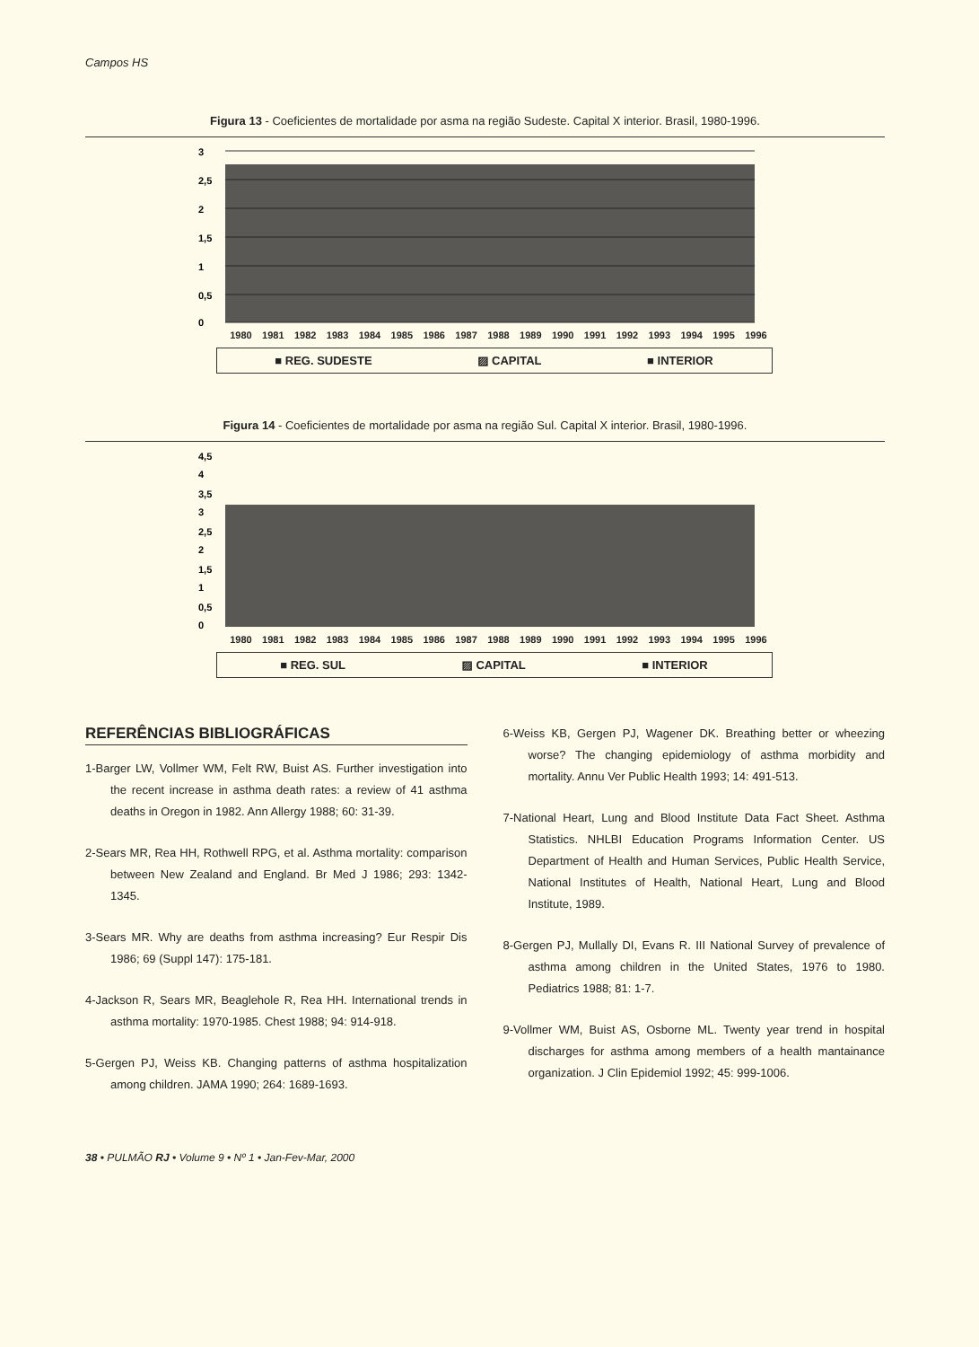Campos HS
Figura 13 - Coeficientes de mortalidade por asma na região Sudeste. Capital X interior. Brasil, 1980-1996.
3
2,5
2
1,5
1
0,5
0
1980 1981 1982 1983 1984 1985 1986 1987 1988 1989 1990 1991 1992 1993 1994 1995 1996
■ REG. SUDESTE ▨ CAPITAL ■ INTERIOR
Figura 14 - Coeficientes de mortalidade por asma na região Sul. Capital X interior. Brasil, 1980-1996.
4,5
4
3,5
3
2,5
2
1,5
1
0,5
0
1980 1981 1982 1983 1984 1985 1986 1987 1988 1989 1990 1991 1992 1993 1994 1995 1996
■ REG. SUL ▨ CAPITAL ■ INTERIOR
REFERÊNCIAS BIBLIOGRÁFICAS
1-Barger LW, Vollmer WM, Felt RW, Buist AS. Further investigation into the recent increase in asthma death rates: a review of 41 asthma deaths in Oregon in 1982. Ann Allergy 1988; 60: 31-39.
2-Sears MR, Rea HH, Rothwell RPG, et al. Asthma mortality: comparison between New Zealand and England. Br Med J 1986; 293: 1342-1345.
3-Sears MR. Why are deaths from asthma increasing? Eur Respir Dis 1986; 69 (Suppl 147): 175-181.
4-Jackson R, Sears MR, Beaglehole R, Rea HH. International trends in asthma mortality: 1970-1985. Chest 1988; 94: 914-918.
5-Gergen PJ, Weiss KB. Changing patterns of asthma hospitalization among children. JAMA 1990; 264: 1689-1693.
6-Weiss KB, Gergen PJ, Wagener DK. Breathing better or wheezing worse? The changing epidemiology of asthma morbidity and mortality. Annu Ver Public Health 1993; 14: 491-513.
7-National Heart, Lung and Blood Institute Data Fact Sheet. Asthma Statistics. NHLBI Education Programs Information Center. US Department of Health and Human Services, Public Health Service, National Institutes of Health, National Heart, Lung and Blood Institute, 1989.
8-Gergen PJ, Mullally DI, Evans R. III National Survey of prevalence of asthma among children in the United States, 1976 to 1980. Pediatrics 1988; 81: 1-7.
9-Vollmer WM, Buist AS, Osborne ML. Twenty year trend in hospital discharges for asthma among members of a health mantainance organization. J Clin Epidemiol 1992; 45: 999-1006.
38 • PULMÃO RJ • Volume 9 • Nº 1 • Jan-Fev-Mar, 2000